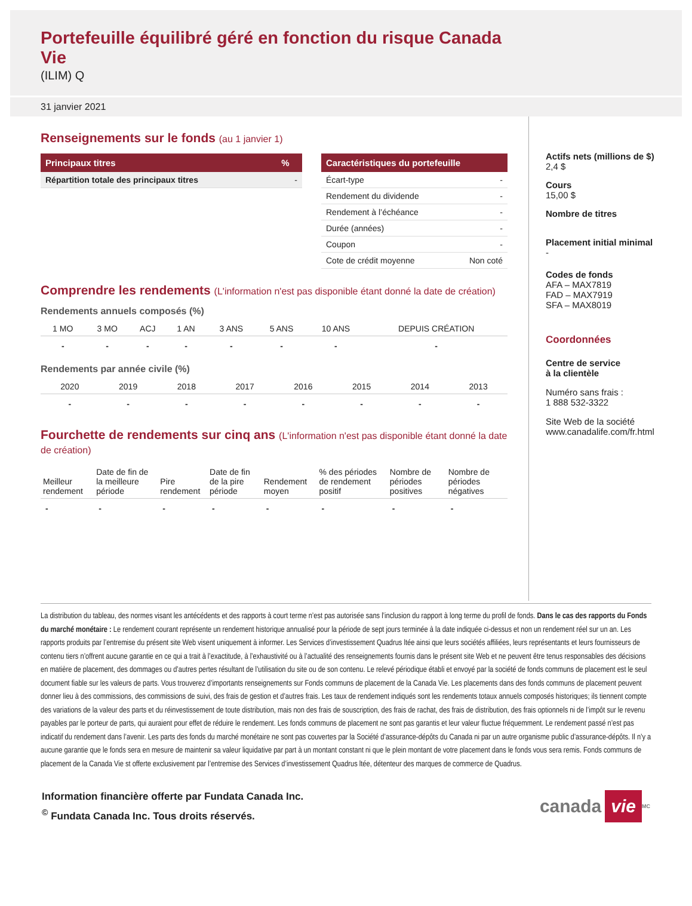Portefeuille équilibré géré en fonction du risque Canada Vie
(ILIM) Q
31 janvier 2021
Renseignements sur le fonds (au 1 janvier 1)
| Principaux titres | % |
| --- | --- |
| Répartition totale des principaux titres | - |
| Caractéristiques du portefeuille | |
| --- | --- |
| Écart-type | - |
| Rendement du dividende | - |
| Rendement à l’échéance | - |
| Durée (années) | - |
| Coupon | - |
| Cote de crédit moyenne | Non coté |
Comprendre les rendements (L'information n'est pas disponible étant donné la date de création)
Rendements annuels composés (%)
| 1 MO | 3 MO | ACJ | 1 AN | 3 ANS | 5 ANS | 10 ANS | DEPUIS CRÉATION |
| --- | --- | --- | --- | --- | --- | --- | --- |
| - | - | - | - | - | - | - | - |
Rendements par année civile (%)
| 2020 | 2019 | 2018 | 2017 | 2016 | 2015 | 2014 | 2013 |
| --- | --- | --- | --- | --- | --- | --- | --- |
| - | - | - | - | - | - | - | - |
Fourchette de rendements sur cinq ans (L'information n'est pas disponible étant donné la date de création)
| Meilleur rendement | Date de fin de la meilleure période | Pire rendement | Date de fin de la pire période | Rendement moyen | % des périodes de rendement positif | Nombre de périodes positives | Nombre de périodes négatives |
| --- | --- | --- | --- | --- | --- | --- | --- |
| - | - | - | - | - | - | - | - |
Actifs nets (millions de $)
2,4 $
Cours
15,00 $
Nombre de titres
Placement initial minimal
-
Codes de fonds
AFA – MAX7819
FAD – MAX7919
SFA – MAX8019
Coordonnées
Centre de service
à la clientèle
Numéro sans frais :
1 888 532-3322
Site Web de la société
www.canadalife.com/fr.html
La distribution du tableau, des normes visant les antécédents et des rapports à court terme n’est pas autorisée sans l’inclusion du rapport à long terme du profil de fonds. Dans le cas des rapports du Fonds du marché monétaire : Le rendement courant représente un rendement historique annualisé pour la période de sept jours terminée à la date indiquée ci-dessus et non un rendement réel sur un an. Les rapports produits par l’entremise du présent site Web visent uniquement à informer. Les Services d’investissement Quadrus ltée ainsi que leurs sociétés affiliées, leurs représentants et leurs fournisseurs de contenu tiers n’offrent aucune garantie en ce qui a trait à l’exactitude, à l’exhaustivité ou à l’actualité des renseignements fournis dans le présent site Web et ne peuvent être tenus responsables des décisions en matière de placement, des dommages ou d’autres pertes résultant de l’utilisation du site ou de son contenu. Le relevé périodique établi et envoyé par la société de fonds communs de placement est le seul document fiable sur les valeurs de parts. Vous trouverez d’importants renseignements sur Fonds communs de placement de la Canada Vie. Les placements dans des fonds communs de placement peuvent donner lieu à des commissions, des commissions de suivi, des frais de gestion et d’autres frais. Les taux de rendement indiqués sont les rendements totaux annuels composés historiques; ils tiennent compte des variations de la valeur des parts et du réinvestissement de toute distribution, mais non des frais de souscription, des frais de rachat, des frais de distribution, des frais optionnels ni de l’impôt sur le revenu payables par le porteur de parts, qui auraient pour effet de réduire le rendement. Les fonds communs de placement ne sont pas garantis et leur valeur fluctue fréquemment. Le rendement passé n’est pas indicatif du rendement dans l’avenir. Les parts des fonds du marché monétaire ne sont pas couvertes par la Société d’assurance-dépôts du Canada ni par un autre organisme public d’assurance-dépôts. Il n’y a aucune garantie que le fonds sera en mesure de maintenir sa valeur liquidative par part à un montant constant ni que le plein montant de votre placement dans le fonds vous sera remis. Fonds communs de placement de la Canada Vie st offerte exclusivement par l’entremise des Services d’investissement Quadrus ltée, détenteur des marques de commerce de Quadrus.
Information financière offerte par Fundata Canada Inc.
<sup>©</sup> Fundata Canada Inc. Tous droits réservés.
canada vie<sup>MC</sup>